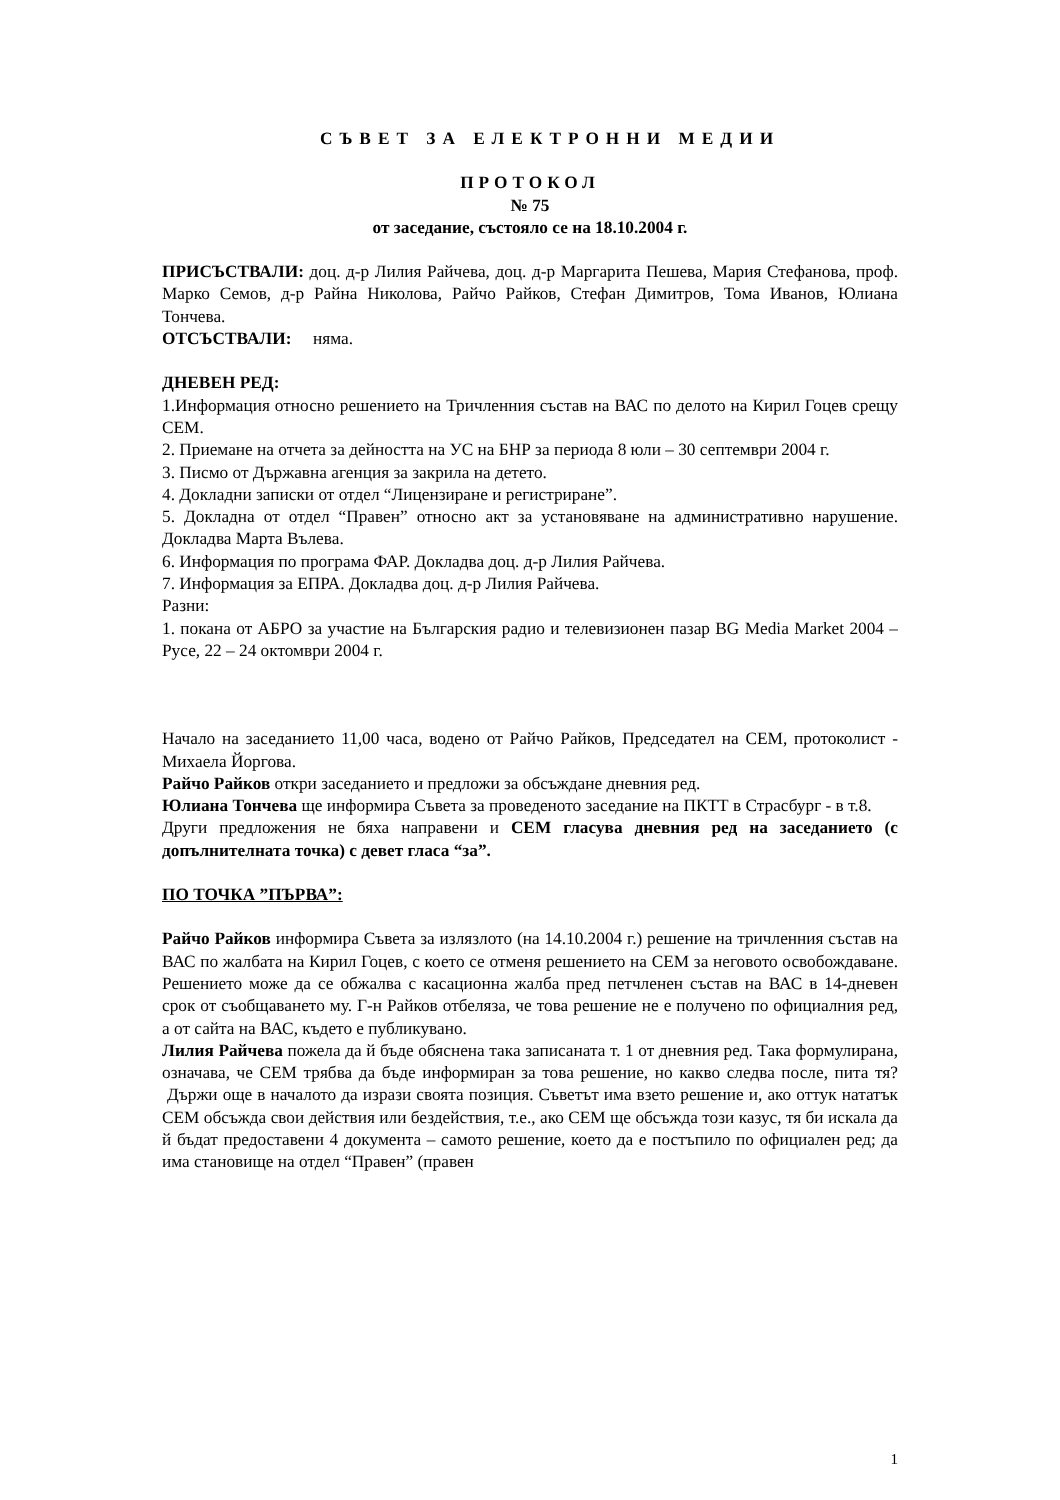СЪВЕТ ЗА ЕЛЕКТРОННИ МЕДИИ
ПРОТОКОЛ
№ 75
от заседание, състояло се на 18.10.2004 г.
ПРИСЪСТВАЛИ: доц. д-р Лилия Райчева, доц. д-р Маргарита Пешева, Мария Стефанова, проф. Марко Семов, д-р Райна Николова, Райчо Райков, Стефан Димитров, Тома Иванов, Юлиана Тончева.
ОТСЪСТВАЛИ: няма.
ДНЕВЕН РЕД:
1.Информация относно решението на Тричленния състав на ВАС по делото на Кирил Гоцев срещу СЕМ.
2. Приемане на отчета за дейността на УС на БНР за периода 8 юли – 30 септември 2004 г.
3. Писмо от Държавна агенция за закрила на детето.
4. Докладни записки от отдел “Лицензиране и регистриране”.
5. Докладна от отдел “Правен” относно акт за установяване на административно нарушение. Докладва Марта Вълева.
6. Информация по програма ФАР. Докладва доц. д-р Лилия Райчева.
7. Информация за ЕПРА. Докладва доц. д-р Лилия Райчева.
Разни:
1. покана от АБРО за участие на Българския радио и телевизионен пазар BG Media Market 2004 – Русе, 22 – 24 октомври 2004 г.
Начало на заседанието 11,00 часа, водено от Райчо Райков, Председател на СЕМ, протоколист - Михаела Йоргова.
Райчо Райков откри заседанието и предложи за обсъждане дневния ред.
Юлиана Тончева ще информира Съвета за проведеното заседание на ПКТТ в Страсбург - в т.8.
Други предложения не бяха направени и СЕМ гласува дневния ред на заседанието (с допълнителната точка) с девет гласа “за”.
ПО ТОЧКА ”ПЪРВА”:
Райчо Райков информира Съвета за излязлото (на 14.10.2004 г.) решение на тричленния състав на ВАС по жалбата на Кирил Гоцев, с което се отменя решението на СЕМ за неговото освобождаване. Решението може да се обжалва с касационна жалба пред петчленен състав на ВАС в 14-дневен срок от съобщаването му. Г-н Райков отбеляза, че това решение не е получено по официалния ред, а от сайта на ВАС, където е публикувано.
Лилия Райчева пожела да й бъде обяснена така записаната т. 1 от дневния ред. Така формулирана, означава, че СЕМ трябва да бъде информиран за това решение, но какво следва после, пита тя? Държи още в началото да изрази своята позиция. Съветът има взето решение и, ако оттук нататък СЕМ обсъжда свои действия или бездействия, т.е., ако СЕМ ще обсъжда този казус, тя би искала да й бъдат предоставени 4 документа – самото решение, което да е постъпило по официален ред; да има становище на отдел “Правен” (правен
1